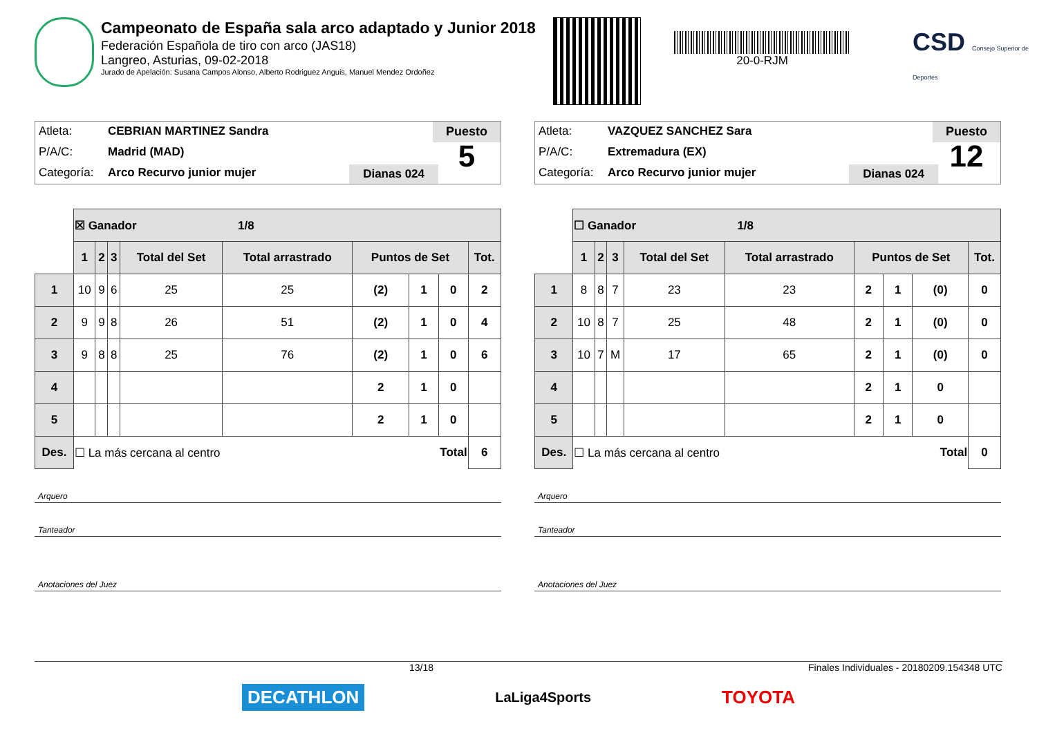Campeonato de España sala arco adaptado y Junior 2018
Federación Española de tiro con arco (JAS18)
Langreo, Asturias, 09-02-2018
Jurado de Apelación: Susana Campos Alonso, Alberto Rodriguez Anguis, Manuel Mendez Ordoñez
20-0-RJM
CSD Consejo Superior de Deportes
Atleta: CEBRIAN MARTINEZ Sandra
P/A/C: Madrid (MAD)
Categoría: Arco Recurvo junior mujer
Dianas 024
Puesto
5
| | ☒ Ganador 1/8 | | | | | | | | |
| | 1 | 2 | 3 | Total del Set | Total arrastrado | Puntos de Set | | | Tot. |
| 1 | 10 | 9 | 6 | 25 | 25 | (2) | 1 | 0 | 2 |
| 2 | 9 | 9 | 8 | 26 | 51 | (2) | 1 | 0 | 4 |
| 3 | 9 | 8 | 8 | 25 | 76 | (2) | 1 | 0 | 6 |
| 4 | | | | | | 2 | 1 | 0 | |
| 5 | | | | | | 2 | 1 | 0 | |
| Des. | ☐ La más cercana al centro Total | | | | | | | | 6 |
Arquero
Tanteador
Anotaciones del Juez
Atleta: VAZQUEZ SANCHEZ Sara
P/A/C: Extremadura (EX)
Categoría: Arco Recurvo junior mujer
Dianas 024
Puesto
12
| | ☐ Ganador 1/8 | | | | | | | | |
| | 1 | 2 | 3 | Total del Set | Total arrastrado | Puntos de Set | | | Tot. |
| 1 | 8 | 8 | 7 | 23 | 23 | 2 | 1 | (0) | 0 |
| 2 | 10 | 8 | 7 | 25 | 48 | 2 | 1 | (0) | 0 |
| 3 | 10 | 7 | M | 17 | 65 | 2 | 1 | (0) | 0 |
| 4 | | | | | | 2 | 1 | 0 | |
| 5 | | | | | | 2 | 1 | 0 | |
| Des. | ☐ La más cercana al centro Total | | | | | | | | 0 |
Arquero
Tanteador
Anotaciones del Juez
13/18 Finales Individuales - 20180209.154348 UTC
DECATHLON LaLiga4Sports TOYOTA